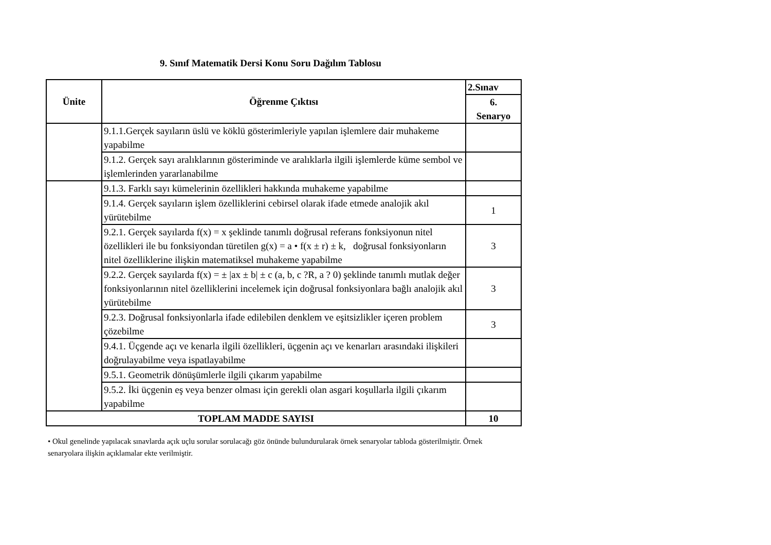9. Sınıf Matematik Dersi Konu Soru Dağılım Tablosu
| Ünite | Öğrenme Çıktısı | 2.Sınav |
| --- | --- | --- |
| | | 6. Senaryo |
| | 9.1.1.Gerçek sayıların üslü ve köklü gösterimleriyle yapılan işlemlere dair muhakeme yapabilme | |
| | 9.1.2. Gerçek sayı aralıklarının gösteriminde ve aralıklarla ilgili işlemlerde küme sembol ve işlemlerinden yararlanabilme | |
| | 9.1.3. Farklı sayı kümelerinin özellikleri hakkında muhakeme yapabilme | |
| | 9.1.4. Gerçek sayıların işlem özelliklerini cebirsel olarak ifade etmede analojik akıl yürütebilme | 1 |
| | 9.2.1. Gerçek sayılarda f(x) = x şeklinde tanımlı doğrusal referans fonksiyonun nitel özellikleri ile bu fonksiyondan türetilen g(x) = a • f(x ± r) ± k, doğrusal fonksiyonların nitel özelliklerine ilişkin matematiksel muhakeme yapabilme | 3 |
| | 9.2.2. Gerçek sayılarda f(x) = ± /ax ± b/ ± c (a, b, c ?R, a ? 0) şeklinde tanımlı mutlak değer fonksiyonlarının nitel özelliklerini incelemek için doğrusal fonksiyonlara bağlı analojik akıl yürütebilme | 3 |
| | 9.2.3. Doğrusal fonksiyonlarla ifade edilebilen denklem ve eşitsizlikler içeren problem çözebilme | 3 |
| | 9.4.1. Üçgende açı ve kenarla ilgili özellikleri, üçgenin açı ve kenarları arasındaki ilişkileri doğrulayabilme veya ispatlayabilme | |
| | 9.5.1. Geometrik dönüşümlerle ilgili çıkarım yapabilme | |
| | 9.5.2. İki üçgenin eş veya benzer olması için gerekli olan asgari koşullarla ilgili çıkarım yapabilme | |
| TOPLAM MADDE SAYISI | | 10 |
• Okul genelinde yapılacak sınavlarda açık uçlu sorular sorulacağı göz önünde bulundurularak örnek senaryolar tabloda gösterilmiştir. Örnek senaryolara ilişkin açıklamalar ekte verilmiştir.